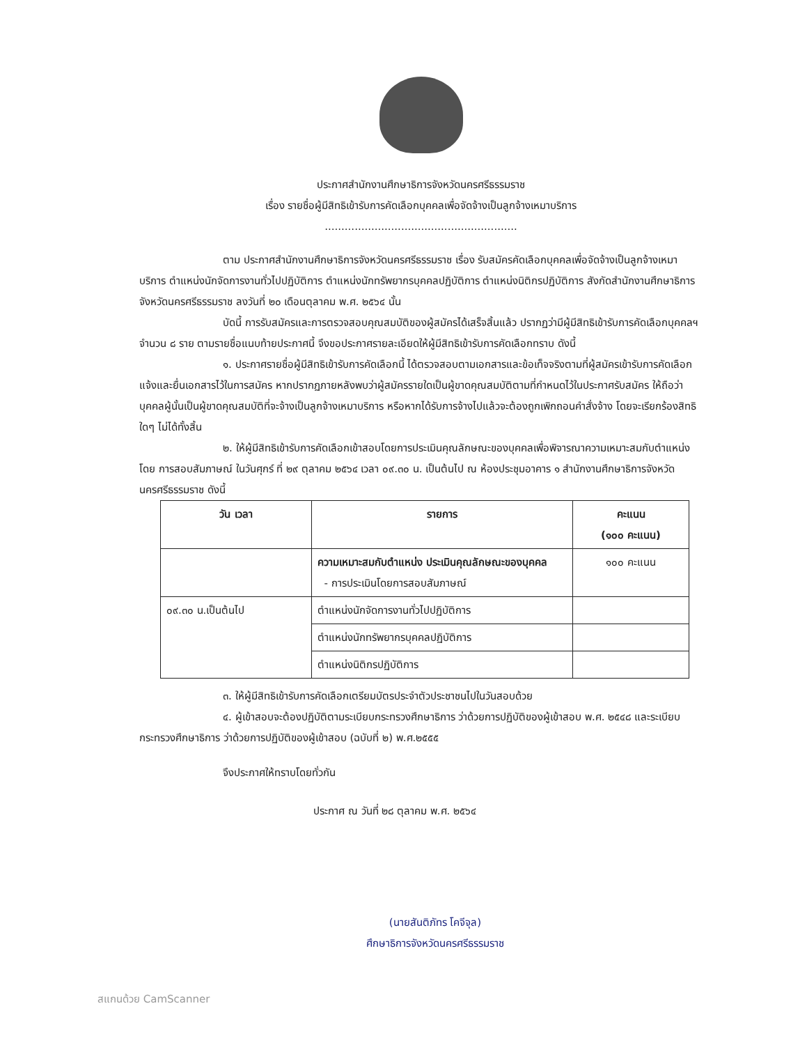ประกาศสำนักงานศึกษาธิการจังหวัดนครศรีธรรมราช
เรื่อง รายชื่อผู้มีสิทธิเข้ารับการคัดเลือกบุคคลเพื่อจัดจ้างเป็นลูกจ้างเหมาบริการ
..........................................................
ตาม ประกาศสำนักงานศึกษาธิการจังหวัดนครศรีธรรมราช เรื่อง รับสมัครคัดเลือกบุคคลเพื่อจัดจ้างเป็นลูกจ้างเหมาบริการ ตำแหน่งนักจัดการงานทั่วไปปฏิบัติการ ตำแหน่งนักทรัพยากรบุคคลปฏิบัติการ ตำแหน่งนิติกรปฏิบัติการ สังกัดสำนักงานศึกษาธิการจังหวัดนครศรีธรรมราช ลงวันที่ ๒๐ เดือนตุลาคม พ.ศ. ๒๕๖๔ นั้น
บัดนี้ การรับสมัครและการตรวจสอบคุณสมบัติของผู้สมัครได้เสร็จสิ้นแล้ว ปรากฏว่ามีผู้มีสิทธิเข้ารับการคัดเลือกบุคคลฯ จำนวน ๘ ราย ตามรายชื่อแนบท้ายประกาศนี้ จึงขอประกาศรายละเอียดให้ผู้มีสิทธิเข้ารับการคัดเลือกทราบ ดังนี้
๑. ประกาศรายชื่อผู้มีสิทธิเข้ารับการคัดเลือกนี้ ได้ตรวจสอบตามเอกสารและข้อเท็จจริงตามที่ผู้สมัครเข้ารับการคัดเลือกแจ้งและยื่นเอกสารไว้ในการสมัคร หากปรากฏภายหลังพบว่าผู้สมัครรายใดเป็นผู้ขาดคุณสมบัติตามที่กำหนดไว้ในประกาศรับสมัคร ให้ถือว่าบุคคลผู้นั้นเป็นผู้ขาดคุณสมบัติที่จะจ้างเป็นลูกจ้างเหมาบริการ หรือหากได้รับการจ้างไปแล้วจะต้องถูกเพิกถอนคำสั่งจ้าง โดยจะเรียกร้องสิทธิใดๆ ไม่ได้ทั้งสิ้น
๒. ให้ผู้มีสิทธิเข้ารับการคัดเลือกเข้าสอบโดยการประเมินคุณลักษณะของบุคคลเพื่อพิจารณาความเหมาะสมกับตำแหน่ง โดย การสอบสัมภาษณ์ ในวันศุกร์ ที่ ๒๙ ตุลาคม ๒๕๖๔ เวลา ๐๙.๓๐ น. เป็นต้นไป ณ ห้องประชุมอาคาร ๑ สำนักงานศึกษาธิการจังหวัดนครศรีธรรมราช ดังนี้
| วัน เวลา | รายการ | คะแนน (๑๐๐ คะแนน) |
| --- | --- | --- |
| | ความเหมาะสมกับตำแหน่ง ประเมินคุณลักษณะของบุคคล - การประเมินโดยการสอบสัมภาษณ์ | ๑๐๐ คะแนน |
| ๐๙.๓๐ น.เป็นต้นไป | ตำแหน่งนักจัดการงานทั่วไปปฏิบัติการ | |
| | ตำแหน่งนักทรัพยากรบุคคลปฏิบัติการ | |
| | ตำแหน่งนิติกรปฏิบัติการ | |
๓. ให้ผู้มีสิทธิเข้ารับการคัดเลือกเตรียมบัตรประจำตัวประชาชนไปในวันสอบด้วย
๔. ผู้เข้าสอบจะต้องปฏิบัติตามระเบียบกระทรวงศึกษาธิการ ว่าด้วยการปฏิบัติของผู้เข้าสอบ พ.ศ. ๒๕๔๘ และระเบียบกระทรวงศึกษาธิการ ว่าด้วยการปฏิบัติของผู้เข้าสอบ (ฉบับที่ ๒) พ.ศ.๒๕๕๕
จึงประกาศให้ทราบโดยทั่วกัน
ประกาศ ณ วันที่ ๒๘ ตุลาคม พ.ศ. ๒๕๖๔
(นายสันติภัทร โคจีจุล)
ศึกษาธิการจังหวัดนครศรีธรรมราช
สแกนด้วย CamScanner